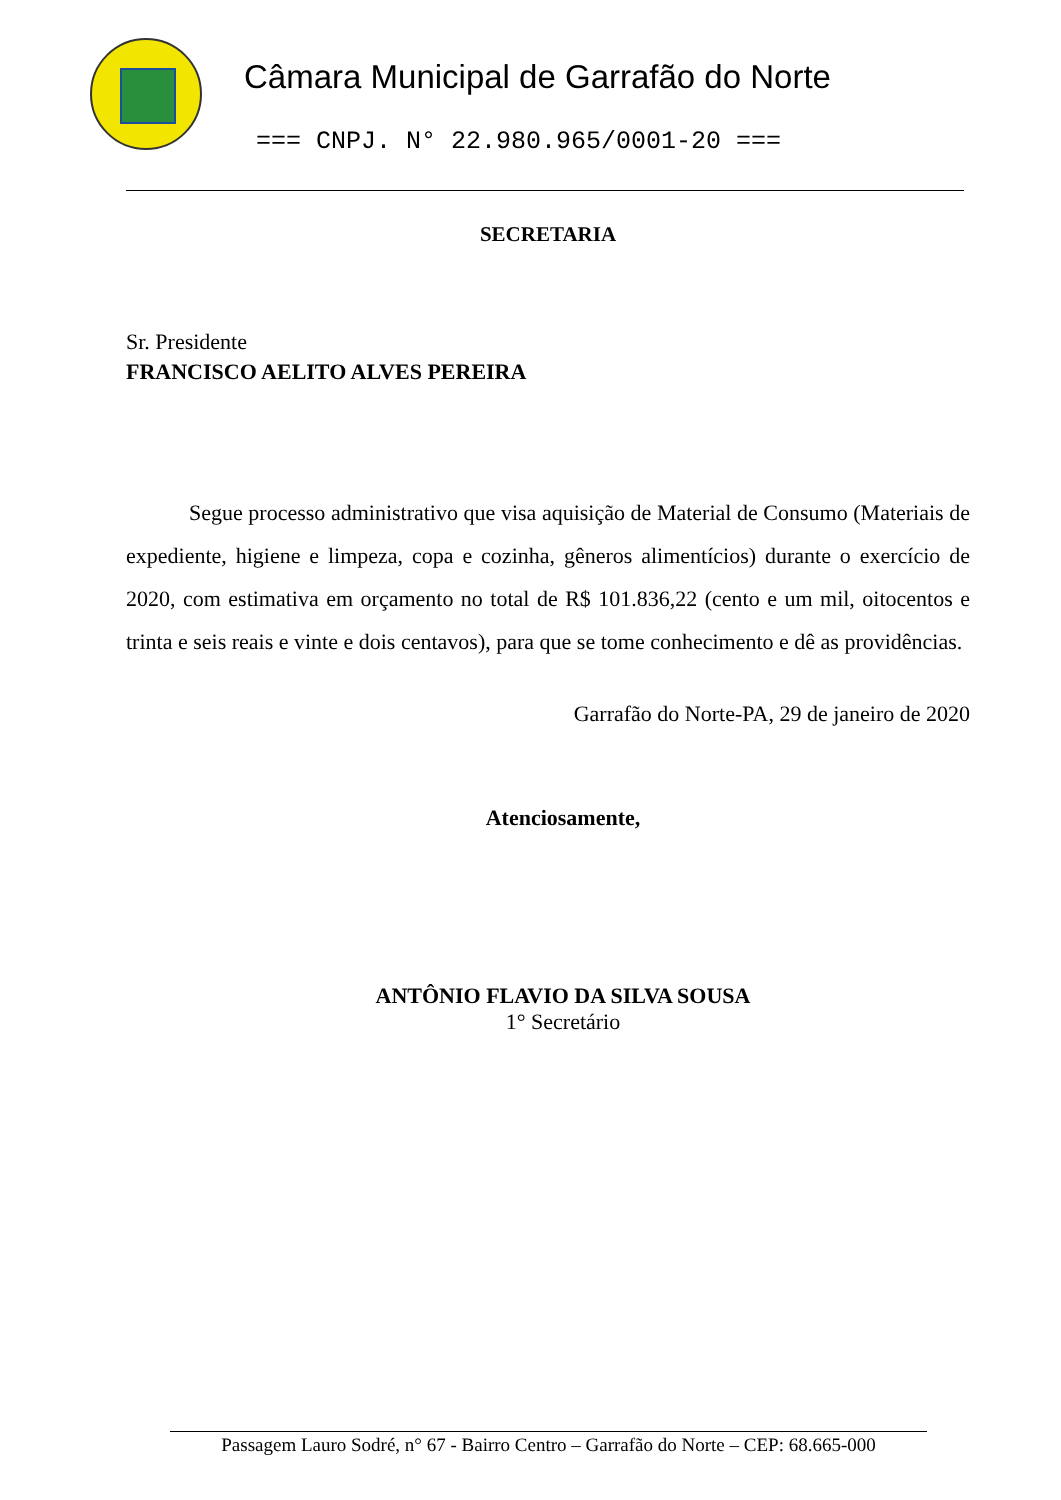Câmara Municipal de Garrafão do Norte
=== CNPJ. N° 22.980.965/0001-20 ===
SECRETARIA
Sr. Presidente
FRANCISCO AELITO ALVES PEREIRA
Segue processo administrativo que visa aquisição de Material de Consumo (Materiais de expediente, higiene e limpeza, copa e cozinha, gêneros alimentícios) durante o exercício de 2020, com estimativa em orçamento no total de R$ 101.836,22 (cento e um mil, oitocentos e trinta e seis reais e vinte e dois centavos), para que se tome conhecimento e dê as providências.
Garrafão do Norte-PA, 29 de janeiro de 2020
Atenciosamente,
ANTÔNIO FLAVIO DA SILVA SOUSA
1° Secretário
Passagem Lauro Sodré, n° 67 - Bairro Centro – Garrafão do Norte – CEP: 68.665-000